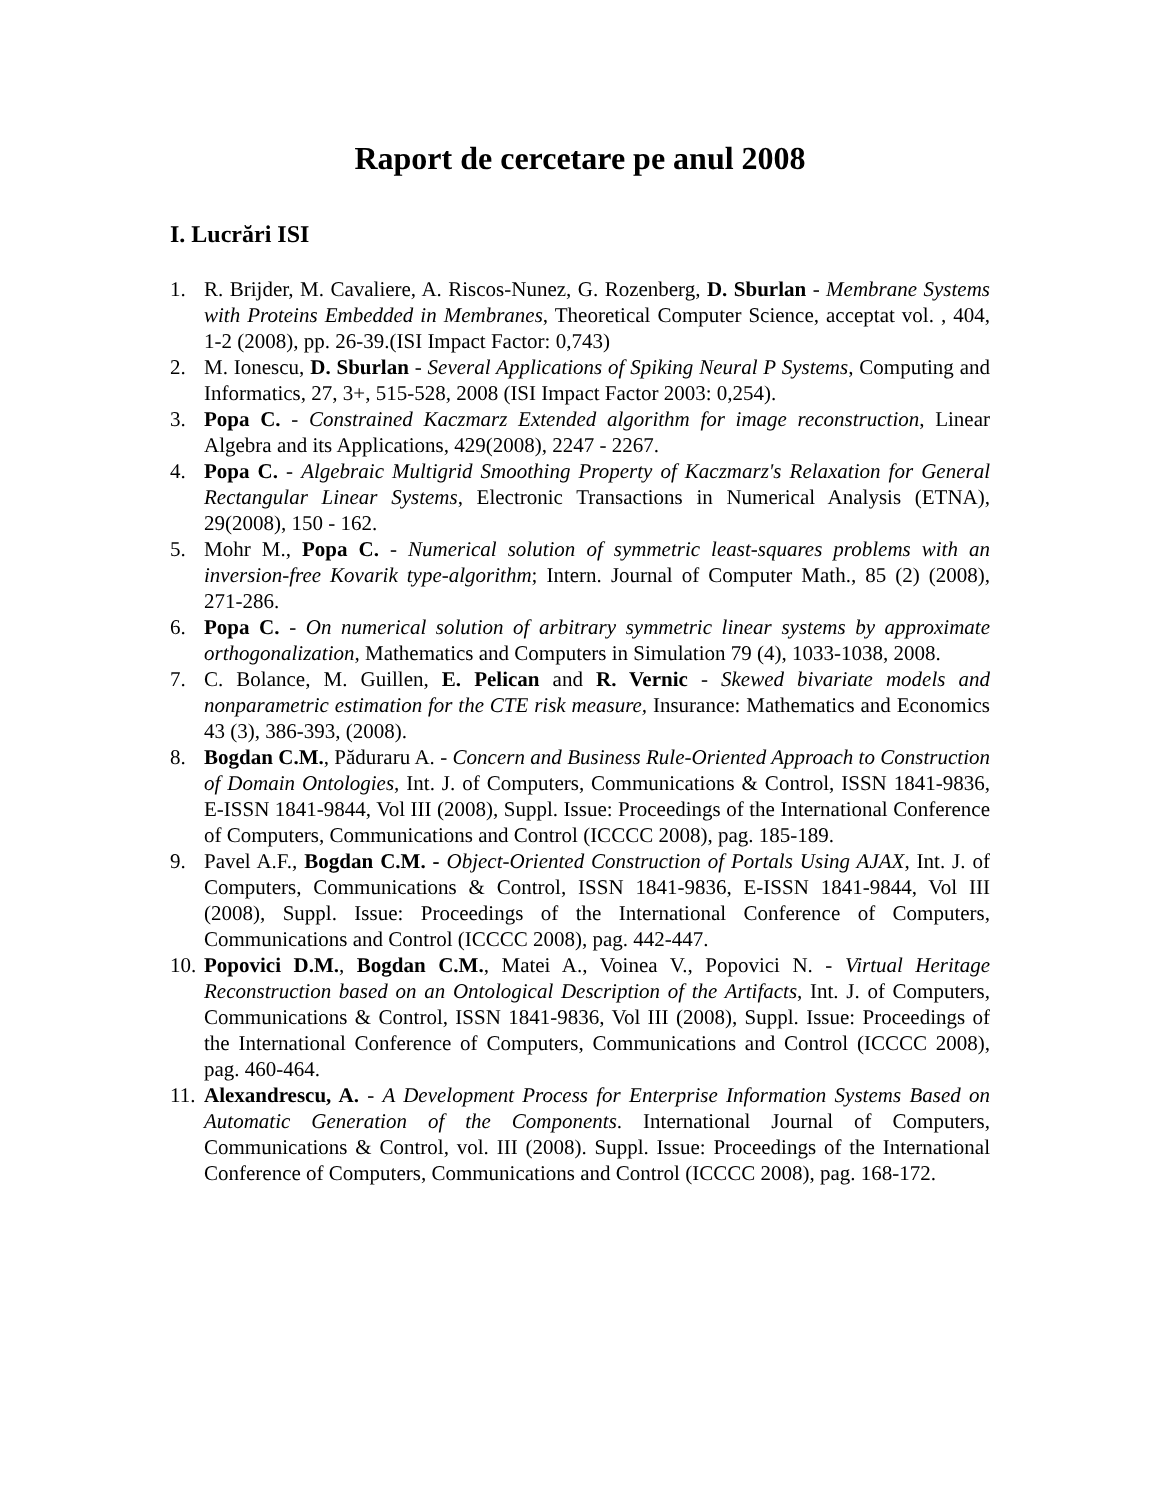Raport de cercetare pe anul 2008
I. Lucrări ISI
1. R. Brijder, M. Cavaliere, A. Riscos-Nunez, G. Rozenberg, D. Sburlan - Membrane Systems with Proteins Embedded in Membranes, Theoretical Computer Science, acceptat vol. , 404, 1-2 (2008), pp. 26-39.(ISI Impact Factor: 0,743)
2. M. Ionescu, D. Sburlan - Several Applications of Spiking Neural P Systems, Computing and Informatics, 27, 3+, 515-528, 2008 (ISI Impact Factor 2003: 0,254).
3. Popa C. - Constrained Kaczmarz Extended algorithm for image reconstruction, Linear Algebra and its Applications, 429(2008), 2247 - 2267.
4. Popa C. - Algebraic Multigrid Smoothing Property of Kaczmarz's Relaxation for General Rectangular Linear Systems, Electronic Transactions in Numerical Analysis (ETNA), 29(2008), 150 - 162.
5. Mohr M., Popa C. - Numerical solution of symmetric least-squares problems with an inversion-free Kovarik type-algorithm; Intern. Journal of Computer Math., 85 (2) (2008), 271-286.
6. Popa C. - On numerical solution of arbitrary symmetric linear systems by approximate orthogonalization, Mathematics and Computers in Simulation 79 (4), 1033-1038, 2008.
7. C. Bolance, M. Guillen, E. Pelican and R. Vernic - Skewed bivariate models and nonparametric estimation for the CTE risk measure, Insurance: Mathematics and Economics 43 (3), 386-393, (2008).
8. Bogdan C.M., Păduraru A. - Concern and Business Rule-Oriented Approach to Construction of Domain Ontologies, Int. J. of Computers, Communications & Control, ISSN 1841-9836, E-ISSN 1841-9844, Vol III (2008), Suppl. Issue: Proceedings of the International Conference of Computers, Communications and Control (ICCCC 2008), pag. 185-189.
9. Pavel A.F., Bogdan C.M. - Object-Oriented Construction of Portals Using AJAX, Int. J. of Computers, Communications & Control, ISSN 1841-9836, E-ISSN 1841-9844, Vol III (2008), Suppl. Issue: Proceedings of the International Conference of Computers, Communications and Control (ICCCC 2008), pag. 442-447.
10. Popovici D.M., Bogdan C.M., Matei A., Voinea V., Popovici N. - Virtual Heritage Reconstruction based on an Ontological Description of the Artifacts, Int. J. of Computers, Communications & Control, ISSN 1841-9836, Vol III (2008), Suppl. Issue: Proceedings of the International Conference of Computers, Communications and Control (ICCCC 2008), pag. 460-464.
11. Alexandrescu, A. - A Development Process for Enterprise Information Systems Based on Automatic Generation of the Components. International Journal of Computers, Communications & Control, vol. III (2008). Suppl. Issue: Proceedings of the International Conference of Computers, Communications and Control (ICCCC 2008), pag. 168-172.